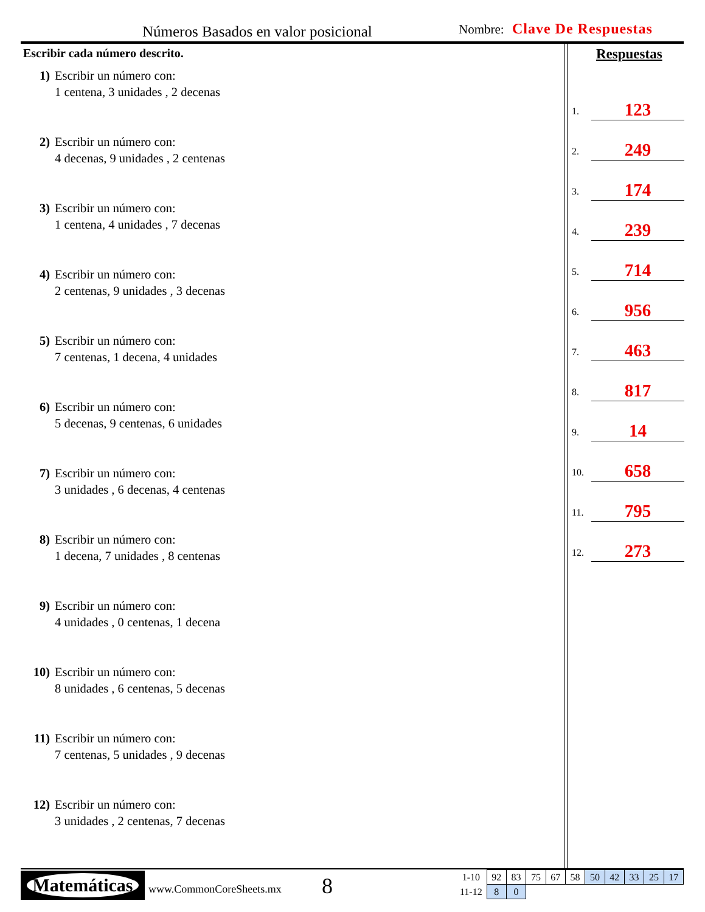Números Basados en valor posicional
Nombre: Clave De Respuestas
Escribir cada número descrito.
1) Escribir un número con:
1 centena, 3 unidades , 2 decenas
2) Escribir un número con:
4 decenas, 9 unidades , 2 centenas
3) Escribir un número con:
1 centena, 4 unidades , 7 decenas
4) Escribir un número con:
2 centenas, 9 unidades , 3 decenas
5) Escribir un número con:
7 centenas, 1 decena, 4 unidades
6) Escribir un número con:
5 decenas, 9 centenas, 6 unidades
7) Escribir un número con:
3 unidades , 6 decenas, 4 centenas
8) Escribir un número con:
1 decena, 7 unidades , 8 centenas
9) Escribir un número con:
4 unidades , 0 centenas, 1 decena
10) Escribir un número con:
8 unidades , 6 centenas, 5 decenas
11) Escribir un número con:
7 centenas, 5 unidades , 9 decenas
12) Escribir un número con:
3 unidades , 2 centenas, 7 decenas
Respuestas
1. 123
2. 249
3. 174
4. 239
5. 714
6. 956
7. 463
8. 817
9. 14
10. 658
11. 795
12. 273
Matemáticas
www.CommonCoreSheets.mx 8
| 1-10 | 92 | 83 | 75 | 67 | 58 | 50 | 42 | 33 | 25 | 17 |
| 11-12 | 8 | 0 | | | | | | | | |